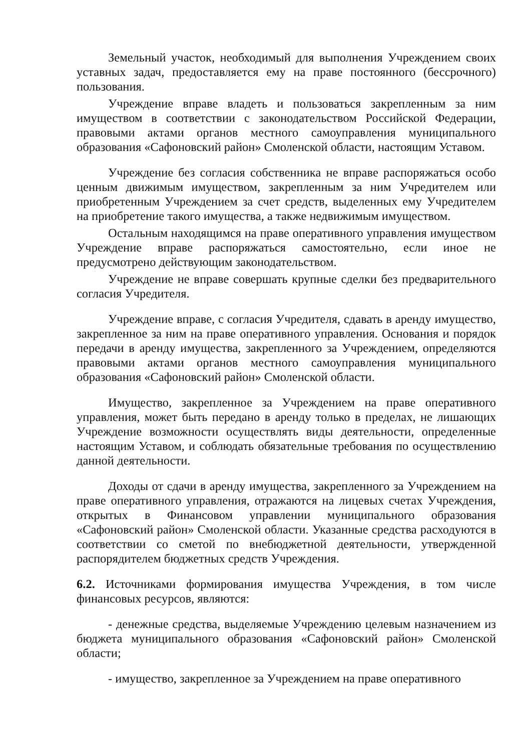Земельный участок, необходимый для выполнения Учреждением своих уставных задач, предоставляется ему на праве постоянного (бессрочного) пользования.
Учреждение вправе владеть и пользоваться закрепленным за ним имуществом в соответствии с законодательством Российской Федерации, правовыми актами органов местного самоуправления муниципального образования «Сафоновский район» Смоленской области, настоящим Уставом.
Учреждение без согласия собственника не вправе распоряжаться особо ценным движимым имуществом, закрепленным за ним Учредителем или приобретенным Учреждением за счет средств, выделенных ему Учредителем на приобретение такого имущества, а также недвижимым имуществом.
Остальным находящимся на праве оперативного управления имуществом Учреждение вправе распоряжаться самостоятельно, если иное не предусмотрено действующим законодательством.
Учреждение не вправе совершать крупные сделки без предварительного согласия Учредителя.
Учреждение вправе, с согласия Учредителя, сдавать в аренду имущество, закрепленное за ним на праве оперативного управления. Основания и порядок передачи в аренду имущества, закрепленного за Учреждением, определяются правовыми актами органов местного самоуправления муниципального образования «Сафоновский район» Смоленской области.
Имущество, закрепленное за Учреждением на праве оперативного управления, может быть передано в аренду только в пределах, не лишающих Учреждение возможности осуществлять виды деятельности, определенные настоящим Уставом, и соблюдать обязательные требования по осуществлению данной деятельности.
Доходы от сдачи в аренду имущества, закрепленного за Учреждением на праве оперативного управления, отражаются на лицевых счетах Учреждения, открытых в Финансовом управлении муниципального образования «Сафоновский район» Смоленской области. Указанные средства расходуются в соответствии со сметой по внебюджетной деятельности, утвержденной распорядителем бюджетных средств Учреждения.
6.2. Источниками формирования имущества Учреждения, в том числе финансовых ресурсов, являются:
- денежные средства, выделяемые Учреждению целевым назначением из бюджета муниципального образования «Сафоновский район» Смоленской области;
- имущество, закрепленное за Учреждением на праве оперативного